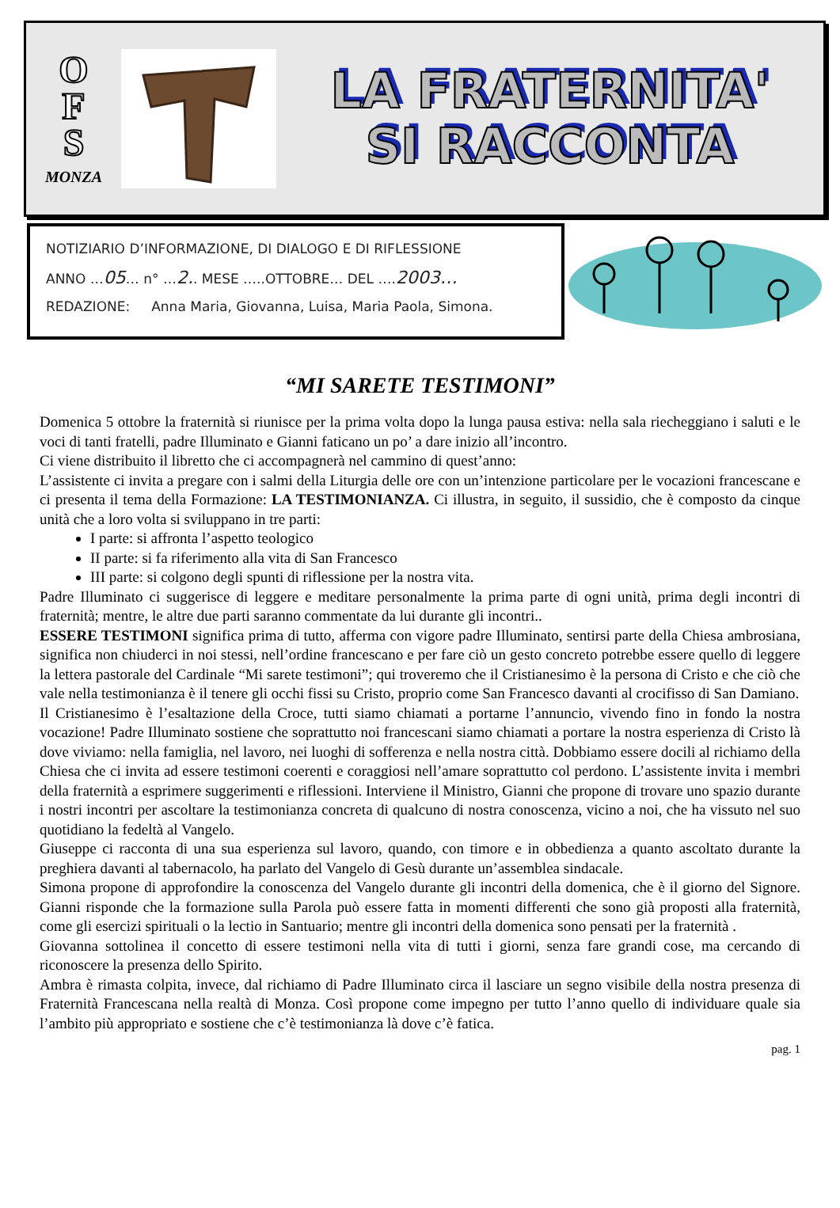O
F
S
MONZA
LA FRATERNITA'
SI RACCONTA
NOTIZIARIO D’INFORMAZIONE, DI DIALOGO E DI RIFLESSIONE
ANNO …05… n° …2.. MESE …..OTTOBRE… DEL ….2003…
REDAZIONE: Anna Maria, Giovanna, Luisa, Maria Paola, Simona.
“MI SARETE TESTIMONI”
Domenica 5 ottobre la fraternità si riunisce per la prima volta dopo la lunga pausa estiva: nella sala riecheggiano i saluti e le voci di tanti fratelli, padre Illuminato e Gianni faticano un po’ a dare inizio all’incontro.
Ci viene distribuito il libretto che ci accompagnerà nel cammino di quest’anno:
L’assistente ci invita a pregare con i salmi della Liturgia delle ore con un’intenzione particolare per le vocazioni francescane e ci presenta il tema della Formazione: LA TESTIMONIANZA. Ci illustra, in seguito, il sussidio, che è composto da cinque unità che a loro volta si sviluppano in tre parti:
I parte: si affronta l’aspetto teologico
II parte: si fa riferimento alla vita di San Francesco
III parte: si colgono degli spunti di riflessione per la nostra vita.
Padre Illuminato ci suggerisce di leggere e meditare personalmente la prima parte di ogni unità, prima degli incontri di fraternità; mentre, le altre due parti saranno commentate da lui durante gli incontri..
ESSERE TESTIMONI significa prima di tutto, afferma con vigore padre Illuminato, sentirsi parte della Chiesa ambrosiana, significa non chiuderci in noi stessi, nell’ordine francescano e per fare ciò un gesto concreto potrebbe essere quello di leggere la lettera pastorale del Cardinale “Mi sarete testimoni”; qui troveremo che il Cristianesimo è la persona di Cristo e che ciò che vale nella testimonianza è il tenere gli occhi fissi su Cristo, proprio come San Francesco davanti al crocifisso di San Damiano.
Il Cristianesimo è l’esaltazione della Croce, tutti siamo chiamati a portarne l’annuncio, vivendo fino in fondo la nostra vocazione! Padre Illuminato sostiene che soprattutto noi francescani siamo chiamati a portare la nostra esperienza di Cristo là dove viviamo: nella famiglia, nel lavoro, nei luoghi di sofferenza e nella nostra città. Dobbiamo essere docili al richiamo della Chiesa che ci invita ad essere testimoni coerenti e coraggiosi nell’amare soprattutto col perdono. L’assistente invita i membri della fraternità a esprimere suggerimenti e riflessioni. Interviene il Ministro, Gianni che propone di trovare uno spazio durante i nostri incontri per ascoltare la testimonianza concreta di qualcuno di nostra conoscenza, vicino a noi, che ha vissuto nel suo quotidiano la fedeltà al Vangelo.
Giuseppe ci racconta di una sua esperienza sul lavoro, quando, con timore e in obbedienza a quanto ascoltato durante la preghiera davanti al tabernacolo, ha parlato del Vangelo di Gesù durante un’assemblea sindacale.
Simona propone di approfondire la conoscenza del Vangelo durante gli incontri della domenica, che è il giorno del Signore. Gianni risponde che la formazione sulla Parola può essere fatta in momenti differenti che sono già proposti alla fraternità, come gli esercizi spirituali o la lectio in Santuario; mentre gli incontri della domenica sono pensati per la fraternità .
Giovanna sottolinea il concetto di essere testimoni nella vita di tutti i giorni, senza fare grandi cose, ma cercando di riconoscere la presenza dello Spirito.
Ambra è rimasta colpita, invece, dal richiamo di Padre Illuminato circa il lasciare un segno visibile della nostra presenza di Fraternità Francescana nella realtà di Monza. Così propone come impegno per tutto l’anno quello di individuare quale sia l’ambito più appropriato e sostiene che c’è testimonianza là dove c’è fatica.
pag. 1